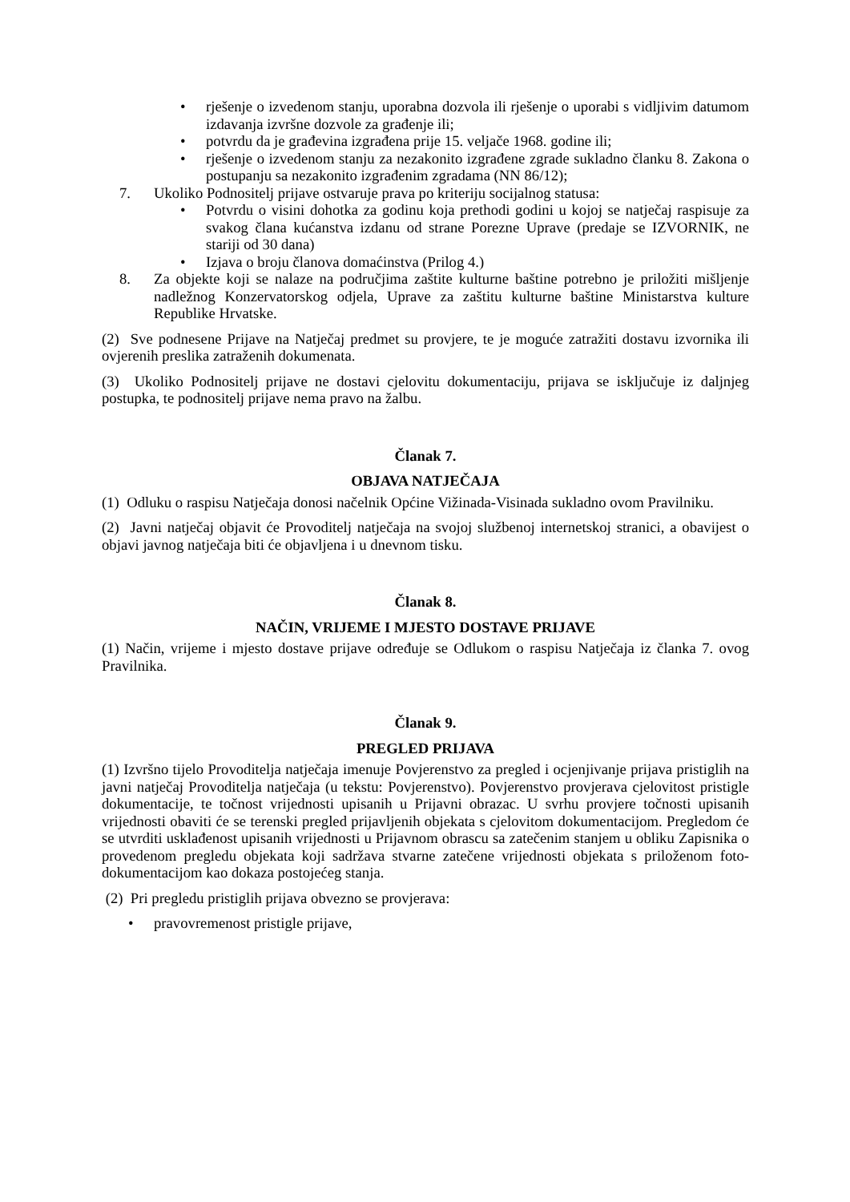• rješenje o izvedenom stanju, uporabna dozvola ili rješenje o uporabi s vidljivim datumom izdavanja izvršne dozvole za građenje ili;
• potvrdu da je građevina izgrađena prije 15. veljače 1968. godine ili;
• rješenje o izvedenom stanju za nezakonito izgrađene zgrade sukladno članku 8. Zakona o postupanju sa nezakonito izgrađenim zgradama (NN 86/12);
7. Ukoliko Podnositelj prijave ostvaruje prava po kriteriju socijalnog statusa:
• Potvrdu o visini dohotka za godinu koja prethodi godini u kojoj se natječaj raspisuje za svakog člana kućanstva izdanu od strane Porezne Uprave (predaje se IZVORNIK, ne stariji od 30 dana)
• Izjava o broju članova domaćinstva (Prilog 4.)
8. Za objekte koji se nalaze na područjima zaštite kulturne baštine potrebno je priložiti mišljenje nadležnog Konzervatorskog odjela, Uprave za zaštitu kulturne baštine Ministarstva kulture Republike Hrvatske.
(2) Sve podnesene Prijave na Natječaj predmet su provjere, te je moguće zatražiti dostavu izvornika ili ovjerenih preslika zatraženih dokumenata.
(3) Ukoliko Podnositelj prijave ne dostavi cjelovitu dokumentaciju, prijava se isključuje iz daljnjeg postupka, te podnositelj prijave nema pravo na žalbu.
Članak 7.
OBJAVA NATJEČAJA
(1) Odluku o raspisu Natječaja donosi načelnik Općine Vižinada-Visinada sukladno ovom Pravilniku.
(2) Javni natječaj objavit će Provoditelj natječaja na svojoj službenoj internetskoj stranici, a obavijest o objavi javnog natječaja biti će objavljena i u dnevnom tisku.
Članak 8.
NAČIN, VRIJEME I MJESTO DOSTAVE PRIJAVE
(1) Način, vrijeme i mjesto dostave prijave određuje se Odlukom o raspisu Natječaja iz članka 7. ovog Pravilnika.
Članak 9.
PREGLED PRIJAVA
(1) Izvršno tijelo Provoditelja natječaja imenuje Povjerenstvo za pregled i ocjenjivanje prijava pristiglih na javni natječaj Provoditelja natječaja (u tekstu: Povjerenstvo). Povjerenstvo provjerava cjelovitost pristigle dokumentacije, te točnost vrijednosti upisanih u Prijavni obrazac. U svrhu provjere točnosti upisanih vrijednosti obaviti će se terenski pregled prijavljenih objekata s cjelovitom dokumentacijom. Pregledom će se utvrditi usklađenost upisanih vrijednosti u Prijavnom obrascu sa zatečenim stanjem u obliku Zapisnika o provedenom pregledu objekata koji sadržava stvarne zatečene vrijednosti objekata s priloženom foto-dokumentacijom kao dokaza postojećeg stanja.
(2) Pri pregledu pristiglih prijava obvezno se provjerava:
• pravovremenost pristigle prijave,